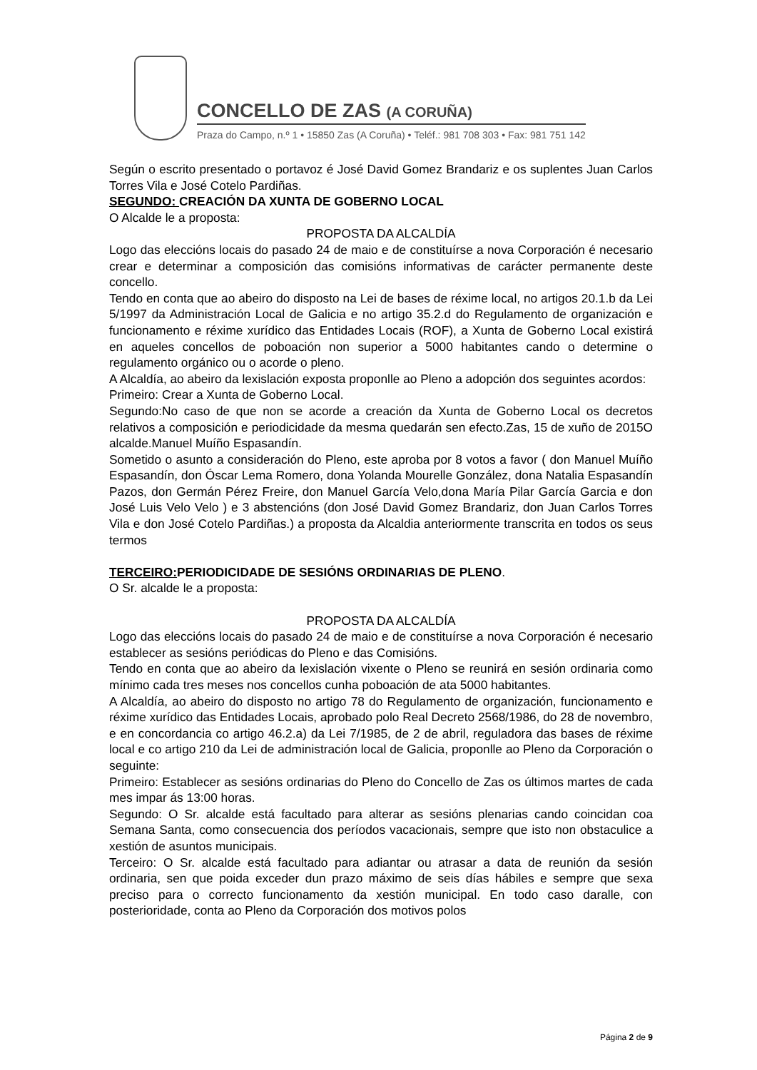CONCELLO DE ZAS (A CORUÑA)
Praza do Campo, n.º 1 • 15850 Zas (A Coruña) • Teléf.: 981 708 303 • Fax: 981 751 142
Según o escrito presentado o portavoz é José David Gomez Brandariz e os suplentes Juan Carlos Torres Vila e José Cotelo Pardiñas.
SEGUNDO: CREACIÓN DA XUNTA DE GOBERNO LOCAL
O Alcalde le a proposta:
PROPOSTA DA ALCALDÍA
Logo das eleccións locais do pasado 24 de maio e de constituírse a nova Corporación é necesario crear e determinar a composición das comisións informativas de carácter permanente deste concello.
Tendo en conta que ao abeiro do disposto na Lei de bases de réxime local, no artigos 20.1.b da Lei 5/1997 da Administración Local de Galicia e no artigo 35.2.d do Regulamento de organización e funcionamento e réxime xurídico das Entidades Locais (ROF), a Xunta de Goberno Local existirá en aqueles concellos de poboación non superior a 5000 habitantes cando o determine o regulamento orgánico ou o acorde o pleno.
A Alcaldía, ao abeiro da lexislación exposta proponlle ao Pleno a adopción dos seguintes acordos:
Primeiro: Crear a Xunta de Goberno Local.
Segundo:No caso de que non se acorde a creación da Xunta de Goberno Local os decretos relativos a composición e periodicidade da mesma quedarán sen efecto.Zas, 15 de xuño de 2015O alcalde.Manuel Muíño Espasandín.
Sometido o asunto a consideración do Pleno, este aproba por 8 votos a favor ( don Manuel Muíño Espasandín, don Óscar Lema Romero, dona Yolanda Mourelle González, dona Natalia Espasandín Pazos, don Germán Pérez Freire, don Manuel García Velo,dona María Pilar García Garcia e don José Luis Velo Velo ) e 3 abstencións (don José David Gomez Brandariz, don Juan Carlos Torres Vila e don José Cotelo Pardiñas.) a proposta da Alcaldia anteriormente transcrita en todos os seus termos
TERCEIRO: PERIODICIDADE DE SESIÓNS ORDINARIAS DE PLENO.
O Sr. alcalde le a proposta:
PROPOSTA DA ALCALDÍA
Logo das eleccións locais do pasado 24 de maio e de constituírse a nova Corporación é necesario establecer as sesións periódicas do Pleno e das Comisións.
Tendo en conta que ao abeiro da lexislación vixente o Pleno se reunirá en sesión ordinaria como mínimo cada tres meses nos concellos cunha poboación de ata 5000 habitantes.
A Alcaldía, ao abeiro do disposto no artigo 78 do Regulamento de organización, funcionamento e réxime xurídico das Entidades Locais, aprobado polo Real Decreto 2568/1986, do 28 de novembro, e en concordancia co artigo 46.2.a) da Lei 7/1985, de 2 de abril, reguladora das bases de réxime local e co artigo 210 da Lei de administración local de Galicia, proponlle ao Pleno da Corporación o seguinte:
Primeiro: Establecer as sesións ordinarias do Pleno do Concello de Zas os últimos martes de cada mes impar ás 13:00 horas.
Segundo: O Sr. alcalde está facultado para alterar as sesións plenarias cando coincidan coa Semana Santa, como consecuencia dos períodos vacacionais, sempre que isto non obstaculice a xestión de asuntos municipais.
Terceiro: O Sr. alcalde está facultado para adiantar ou atrasar a data de reunión da sesión ordinaria, sen que poida exceder dun prazo máximo de seis días hábiles e sempre que sexa preciso para o correcto funcionamento da xestión municipal. En todo caso daralle, con posterioridade, conta ao Pleno da Corporación dos motivos polos
Página 2 de 9